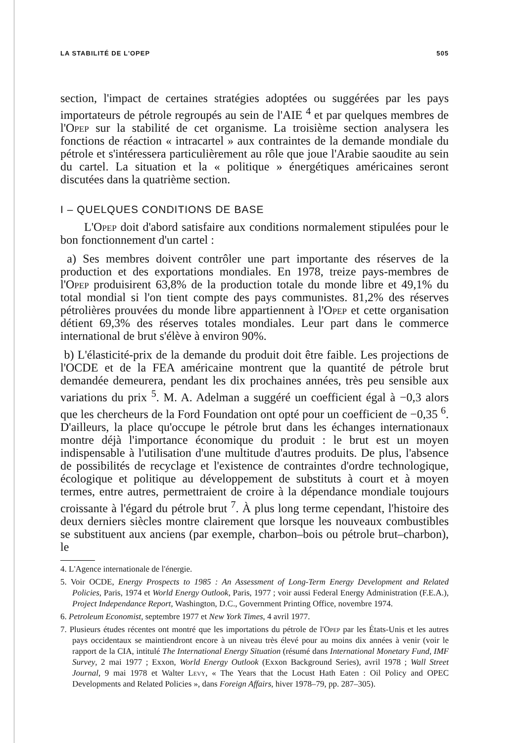LA STABILITÉ DE L'OPEP 505
section, l'impact de certaines stratégies adoptées ou suggérées par les pays importateurs de pétrole regroupés au sein de l'AIE <sup>4</sup> et par quelques membres de l'Opep sur la stabilité de cet organisme. La troisième section analysera les fonctions de réaction « intracartel » aux contraintes de la demande mondiale du pétrole et s'intéressera particulièrement au rôle que joue l'Arabie saoudite au sein du cartel. La situation et la « politique » énergétiques américaines seront discutées dans la quatrième section.
I – QUELQUES CONDITIONS DE BASE
L'Opep doit d'abord satisfaire aux conditions normalement stipulées pour le bon fonctionnement d'un cartel :
a) Ses membres doivent contrôler une part importante des réserves de la production et des exportations mondiales. En 1978, treize pays-membres de l'Opep produisirent 63,8% de la production totale du monde libre et 49,1% du total mondial si l'on tient compte des pays communistes. 81,2% des réserves pétrolières prouvées du monde libre appartiennent à l'Opep et cette organisation détient 69,3% des réserves totales mondiales. Leur part dans le commerce international de brut s'élève à environ 90%.
b) L'élasticité-prix de la demande du produit doit être faible. Les projections de l'OCDE et de la FEA américaine montrent que la quantité de pétrole brut demandée demeurera, pendant les dix prochaines années, très peu sensible aux variations du prix <sup>5</sup>. M. A. Adelman a suggéré un coefficient égal à −0,3 alors que les chercheurs de la Ford Foundation ont opté pour un coefficient de −0,35 <sup>6</sup>. D'ailleurs, la place qu'occupe le pétrole brut dans les échanges internationaux montre déjà l'importance économique du produit : le brut est un moyen indispensable à l'utilisation d'une multitude d'autres produits. De plus, l'absence de possibilités de recyclage et l'existence de contraintes d'ordre technologique, écologique et politique au développement de substituts à court et à moyen termes, entre autres, permettraient de croire à la dépendance mondiale toujours croissante à l'égard du pétrole brut <sup>7</sup>. À plus long terme cependant, l'histoire des deux derniers siècles montre clairement que lorsque les nouveaux combustibles se substituent aux anciens (par exemple, charbon–bois ou pétrole brut–charbon), le
4. L'Agence internationale de l'énergie.
5. Voir OCDE, Energy Prospects to 1985 : An Assessment of Long-Term Energy Development and Related Policies, Paris, 1974 et World Energy Outlook, Paris, 1977 ; voir aussi Federal Energy Administration (F.E.A.), Project Independance Report, Washington, D.C., Government Printing Office, novembre 1974.
6. Petroleum Economist, septembre 1977 et New York Times, 4 avril 1977.
7. Plusieurs études récentes ont montré que les importations du pétrole de l'Opep par les États-Unis et les autres pays occidentaux se maintiendront encore à un niveau très élevé pour au moins dix années à venir (voir le rapport de la CIA, intitulé The International Energy Situation (résumé dans International Monetary Fund, IMF Survey, 2 mai 1977 ; Exxon, World Energy Outlook (Exxon Background Series), avril 1978 ; Wall Street Journal, 9 mai 1978 et Walter Levy, « The Years that the Locust Hath Eaten : Oil Policy and OPEC Developments and Related Policies », dans Foreign Affairs, hiver 1978–79, pp. 287–305).